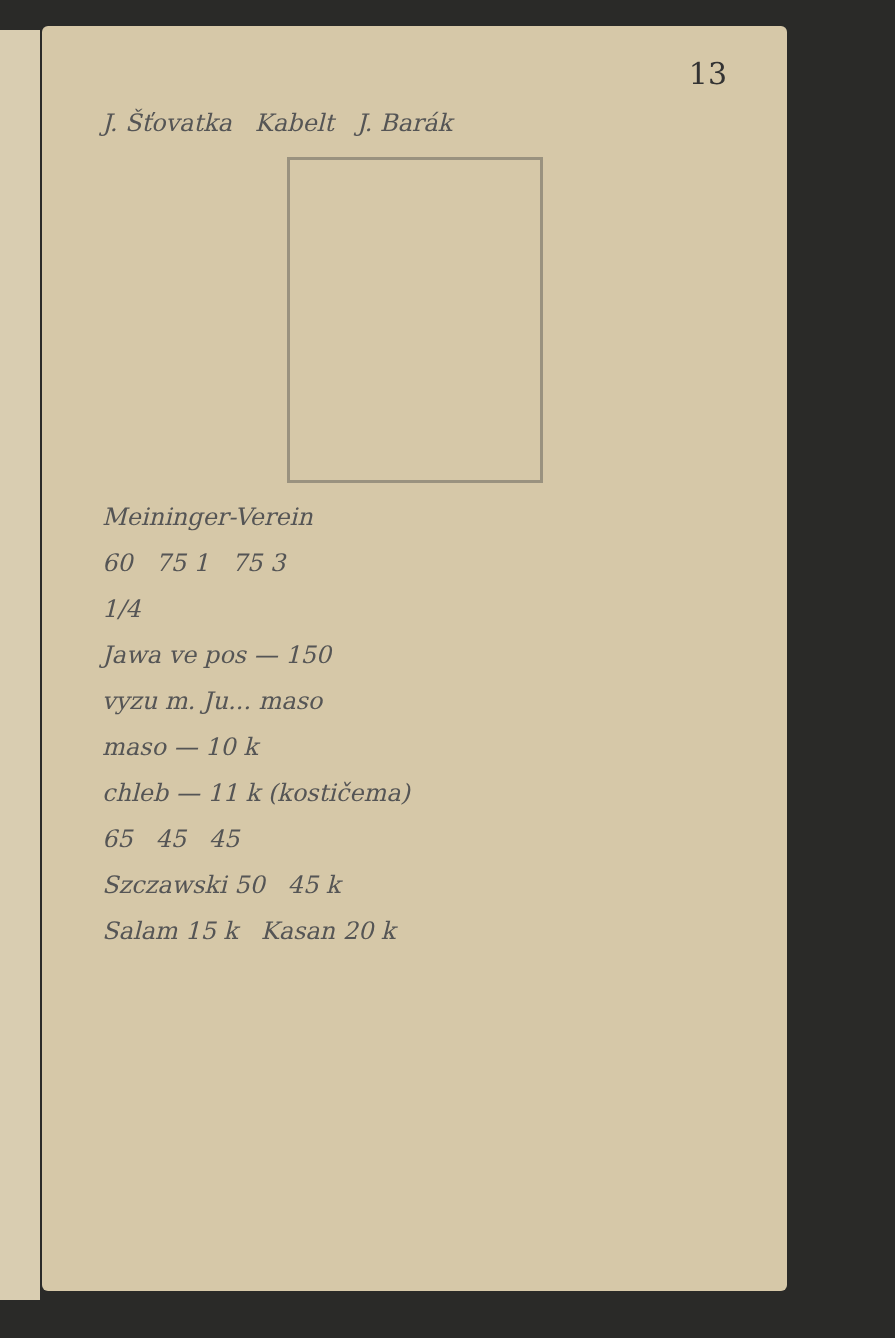13
J. Šťovatka Kabelt J. Barák
Meininger-Verein
60 75 1 75 3
1/4
Jawa ve pos — 150
vyzu m. Ju... maso
maso — 10 k
chleb — 11 k (kostičema)
65 45 45
Szczawski 50 45 k
Salam 15 k Kasan 20 k